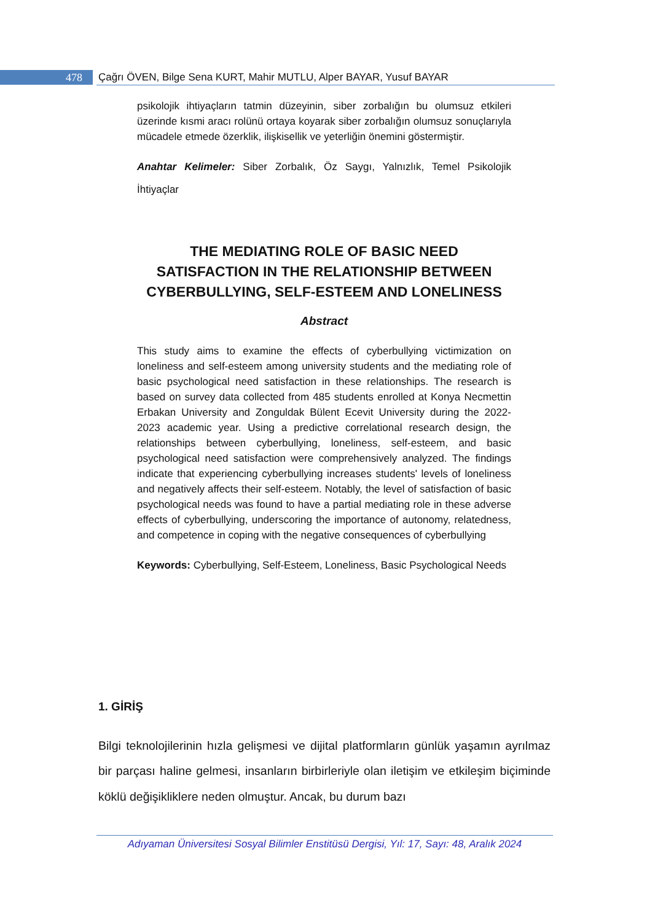478 Çağrı ÖVEN, Bilge Sena KURT, Mahir MUTLU, Alper BAYAR, Yusuf BAYAR
psikolojik ihtiyaçların tatmin düzeyinin, siber zorbalığın bu olumsuz etkileri üzerinde kısmi aracı rolünü ortaya koyarak siber zorbalığın olumsuz sonuçlarıyla mücadele etmede özerklik, ilişkisellik ve yeterliğin önemini göstermiştir.
Anahtar Kelimeler: Siber Zorbalık, Öz Saygı, Yalnızlık, Temel Psikolojik İhtiyaçlar
THE MEDIATING ROLE OF BASIC NEED SATISFACTION IN THE RELATIONSHIP BETWEEN CYBERBULLYING, SELF-ESTEEM AND LONELINESS
Abstract
This study aims to examine the effects of cyberbullying victimization on loneliness and self-esteem among university students and the mediating role of basic psychological need satisfaction in these relationships. The research is based on survey data collected from 485 students enrolled at Konya Necmettin Erbakan University and Zonguldak Bülent Ecevit University during the 2022-2023 academic year. Using a predictive correlational research design, the relationships between cyberbullying, loneliness, self-esteem, and basic psychological need satisfaction were comprehensively analyzed. The findings indicate that experiencing cyberbullying increases students' levels of loneliness and negatively affects their self-esteem. Notably, the level of satisfaction of basic psychological needs was found to have a partial mediating role in these adverse effects of cyberbullying, underscoring the importance of autonomy, relatedness, and competence in coping with the negative consequences of cyberbullying
Keywords: Cyberbullying, Self-Esteem, Loneliness, Basic Psychological Needs
1. GİRİŞ
Bilgi teknolojilerinin hızla gelişmesi ve dijital platformların günlük yaşamın ayrılmaz bir parçası haline gelmesi, insanların birbirleriyle olan iletişim ve etkileşim biçiminde köklü değişikliklere neden olmuştur. Ancak, bu durum bazı
Adıyaman Üniversitesi Sosyal Bilimler Enstitüsü Dergisi, Yıl: 17, Sayı: 48, Aralık 2024